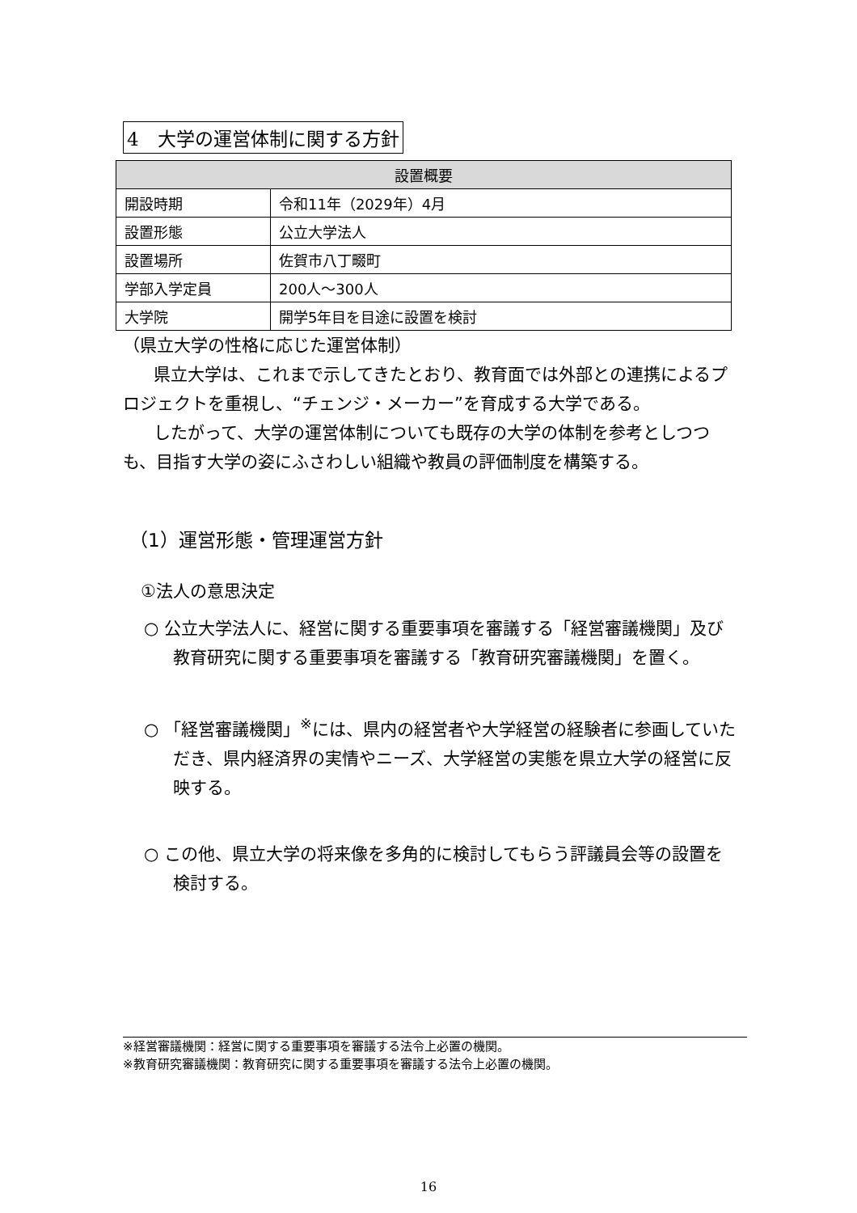4　大学の運営体制に関する方針
| 設置概要 | |
| --- | --- |
| 開設時期 | 令和11年（2029年）4月 |
| 設置形態 | 公立大学法人 |
| 設置場所 | 佐賀市八丁畷町 |
| 学部入学定員 | 200人～300人 |
| 大学院 | 開学5年目を目途に設置を検討 |
（県立大学の性格に応じた運営体制）
県立大学は、これまで示してきたとおり、教育面では外部との連携によるプロジェクトを重視し、“チェンジ・メーカー”を育成する大学である。
したがって、大学の運営体制についても既存の大学の体制を参考としつつも、目指す大学の姿にふさわしい組織や教員の評価制度を構築する。
（1）運営形態・管理運営方針
①法人の意思決定
○ 公立大学法人に、経営に関する重要事項を審議する「経営審議機関」及び教育研究に関する重要事項を審議する「教育研究審議機関」を置く。
○ 「経営審議機関」<sup>※</sup>には、県内の経営者や大学経営の経験者に参画していただき、県内経済界の実情やニーズ、大学経営の実態を県立大学の経営に反映する。
○ この他、県立大学の将来像を多角的に検討してもらう評議員会等の設置を検討する。
※経営審議機関：経営に関する重要事項を審議する法令上必置の機関。
※教育研究審議機関：教育研究に関する重要事項を審議する法令上必置の機関。
16